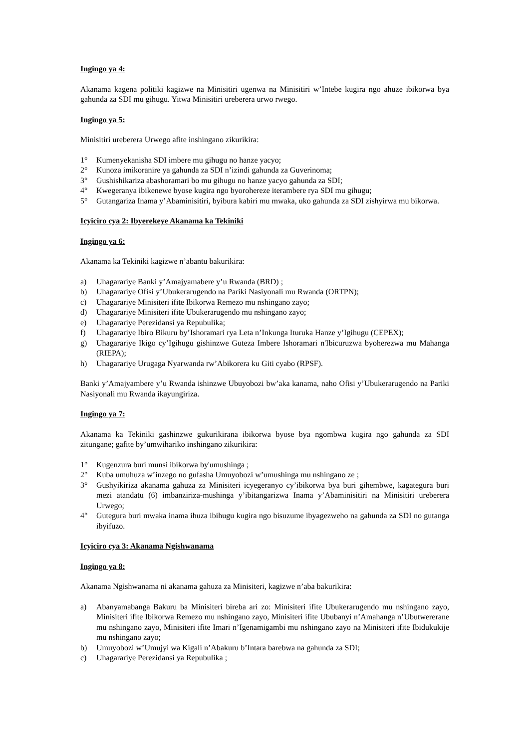Ingingo ya 4:
Akanama kagena politiki kagizwe na Minisitiri ugenwa na Minisitiri w’Intebe kugira ngo ahuze ibikorwa bya gahunda za SDI mu gihugu. Yitwa Minisitiri ureberera urwo rwego.
Ingingo ya 5:
Minisitiri ureberera Urwego afite inshingano zikurikira:
1° Kumenyekanisha SDI imbere mu gihugu no hanze yacyo;
2° Kunoza imikoranire ya gahunda za SDI n’izindi gahunda za Guverinoma;
3° Gushishikariza abashoramari bo mu gihugu no hanze yacyo gahunda za SDI;
4° Kwegeranya ibikenewe byose kugira ngo byorohereze iterambere rya SDI mu gihugu;
5° Gutangariza Inama y’Abaminisitiri, byibura kabiri mu mwaka, uko gahunda za SDI zishyirwa mu bikorwa.
Icyiciro cya 2: Ibyerekeye Akanama ka Tekiniki
Ingingo ya 6:
Akanama ka Tekiniki kagizwe n’abantu bakurikira:
a) Uhagarariye Banki y’Amajyamabere y’u Rwanda (BRD) ;
b) Uhagarariye Ofisi y’Ubukerarugendo na Pariki Nasiyonali mu Rwanda (ORTPN);
c) Uhagarariye Minisiteri ifite Ibikorwa Remezo mu nshingano zayo;
d) Uhagarariye Minisiteri ifite Ubukerarugendo mu nshingano zayo;
e) Uhagarariye Perezidansi ya Repubulika;
f) Uhagarariye Ibiro Bikuru by’Ishoramari rya Leta n’Inkunga Ituruka Hanze y’Igihugu (CEPEX);
g) Uhagarariye Ikigo cy’Igihugu gishinzwe Guteza Imbere Ishoramari n'Ibicuruzwa byoherezwa mu Mahanga (RIEPA);
h) Uhagarariye Urugaga Nyarwanda rw’Abikorera ku Giti cyabo (RPSF).
Banki y’Amajyambere y’u Rwanda ishinzwe Ubuyobozi bw’aka kanama, naho Ofisi y’Ubukerarugendo na Pariki Nasiyonali mu Rwanda ikayungiriza.
Ingingo ya 7:
Akanama ka Tekiniki gashinzwe gukurikirana ibikorwa byose bya ngombwa kugira ngo gahunda za SDI zitungane; gafite by’umwihariko inshingano zikurikira:
1° Kugenzura buri munsi ibikorwa by'umushinga ;
2° Kuba umuhuza w’inzego no gufasha Umuyobozi w’umushinga mu nshingano ze ;
3° Gushyikiriza akanama gahuza za Minisiteri icyegeranyo cy’ibikorwa bya buri gihembwe, kagategura buri mezi atandatu (6) imbanziriza-mushinga y’ibitangarizwa Inama y’Abaminisitiri na Minisitiri ureberera Urwego;
4° Gutegura buri mwaka inama ihuza ibihugu kugira ngo bisuzume ibyagezweho na gahunda za SDI no gutanga ibyifuzo.
Icyiciro cya 3: Akanama Ngishwanama
Ingingo ya 8:
Akanama Ngishwanama ni akanama gahuza za Minisiteri, kagizwe n’aba bakurikira:
a) Abanyamabanga Bakuru ba Minisiteri bireba ari zo: Minisiteri ifite Ubukerarugendo mu nshingano zayo, Minisiteri ifite Ibikorwa Remezo mu nshingano zayo, Minisiteri ifite Ububanyi n’Amahanga n’Ubutwererane mu nshingano zayo, Minisiteri ifite Imari n’Igenamigambi mu nshingano zayo na Minisiteri ifite Ibidukukije mu nshingano zayo;
b) Umuyobozi w’Umujyi wa Kigali n’Abakuru b’Intara barebwa na gahunda za SDI;
c) Uhagarariye Perezidansi ya Repubulika ;